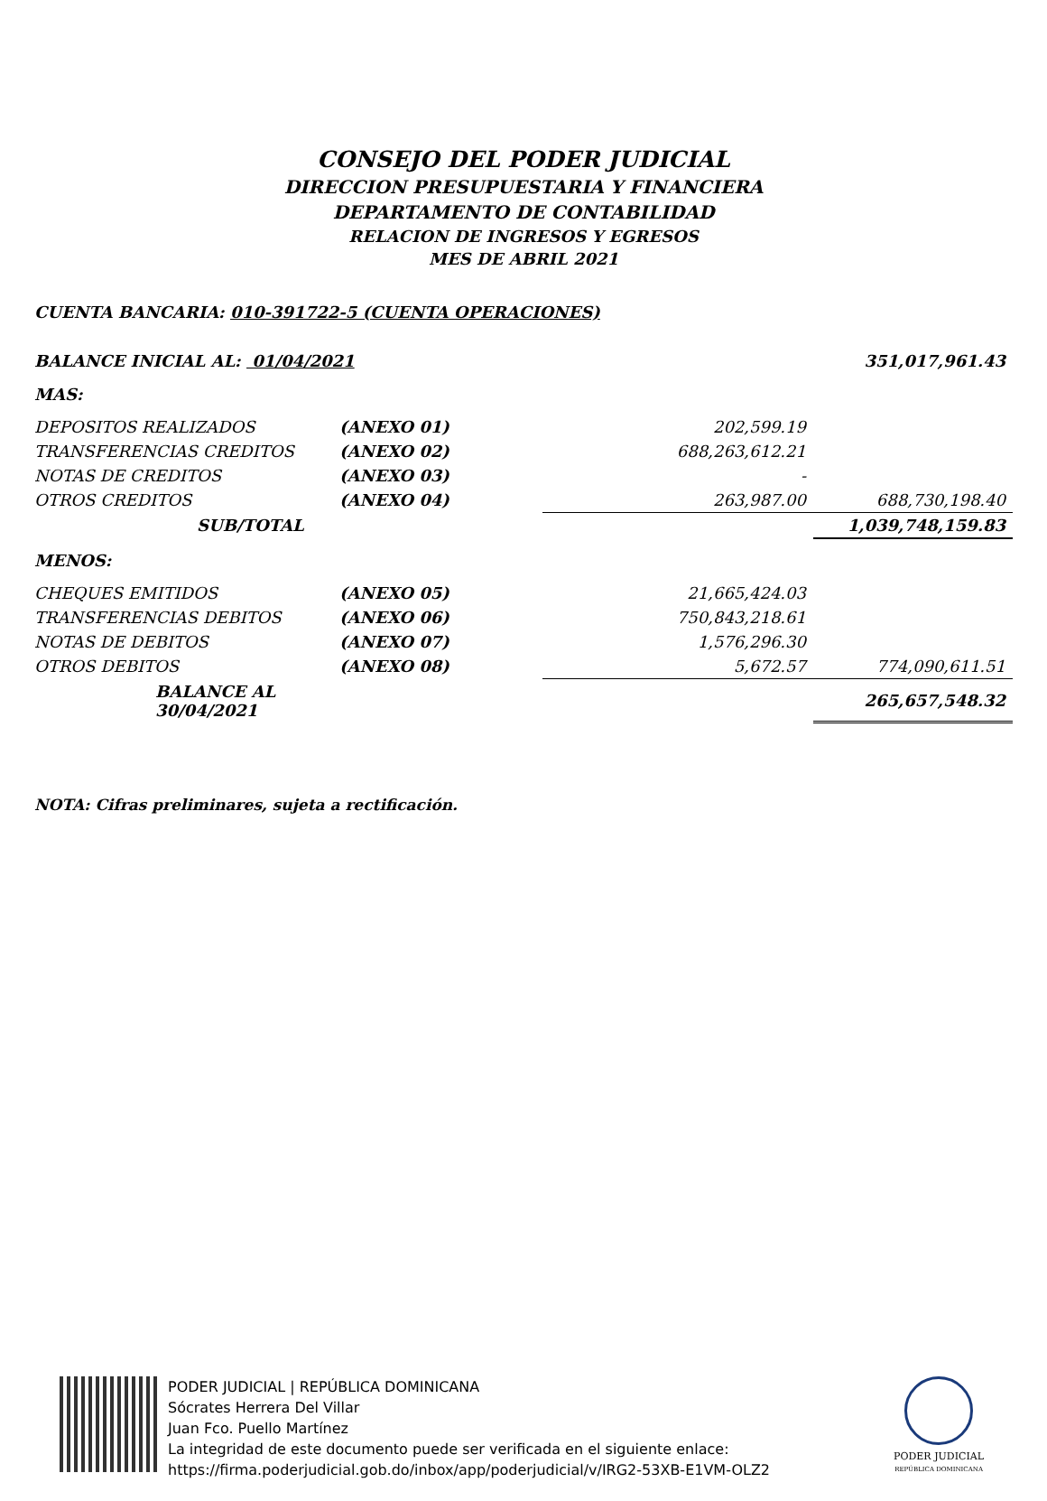CONSEJO DEL PODER JUDICIAL
DIRECCION PRESUPUESTARIA Y FINANCIERA
DEPARTAMENTO DE CONTABILIDAD
RELACION DE INGRESOS Y EGRESOS
MES DE ABRIL 2021
CUENTA BANCARIA: 010-391722-5 (CUENTA OPERACIONES)
| BALANCE INICIAL AL: 01/04/2021 | | | 351,017,961.43 |
| MAS: | | | |
| DEPOSITOS REALIZADOS | (ANEXO 01) | 202,599.19 | |
| TRANSFERENCIAS CREDITOS | (ANEXO 02) | 688,263,612.21 | |
| NOTAS DE CREDITOS | (ANEXO 03) | - | |
| OTROS CREDITOS | (ANEXO 04) | 263,987.00 | 688,730,198.40 |
| SUB/TOTAL | | | 1,039,748,159.83 |
| MENOS: | | | |
| CHEQUES EMITIDOS | (ANEXO 05) | 21,665,424.03 | |
| TRANSFERENCIAS DEBITOS | (ANEXO 06) | 750,843,218.61 | |
| NOTAS DE DEBITOS | (ANEXO 07) | 1,576,296.30 | |
| OTROS DEBITOS | (ANEXO 08) | 5,672.57 | 774,090,611.51 |
| BALANCE AL 30/04/2021 | | | 265,657,548.32 |
NOTA: Cifras preliminares, sujeta a rectificación.
PODER JUDICIAL | REPÚBLICA DOMINICANA
Sócrates Herrera Del Villar
Juan Fco. Puello Martínez
La integridad de este documento puede ser verificada en el siguiente enlace:
https://firma.poderjudicial.gob.do/inbox/app/poderjudicial/v/IRG2-53XB-E1VM-OLZ2
PODER JUDICIAL
REPÚBLICA DOMINICANA